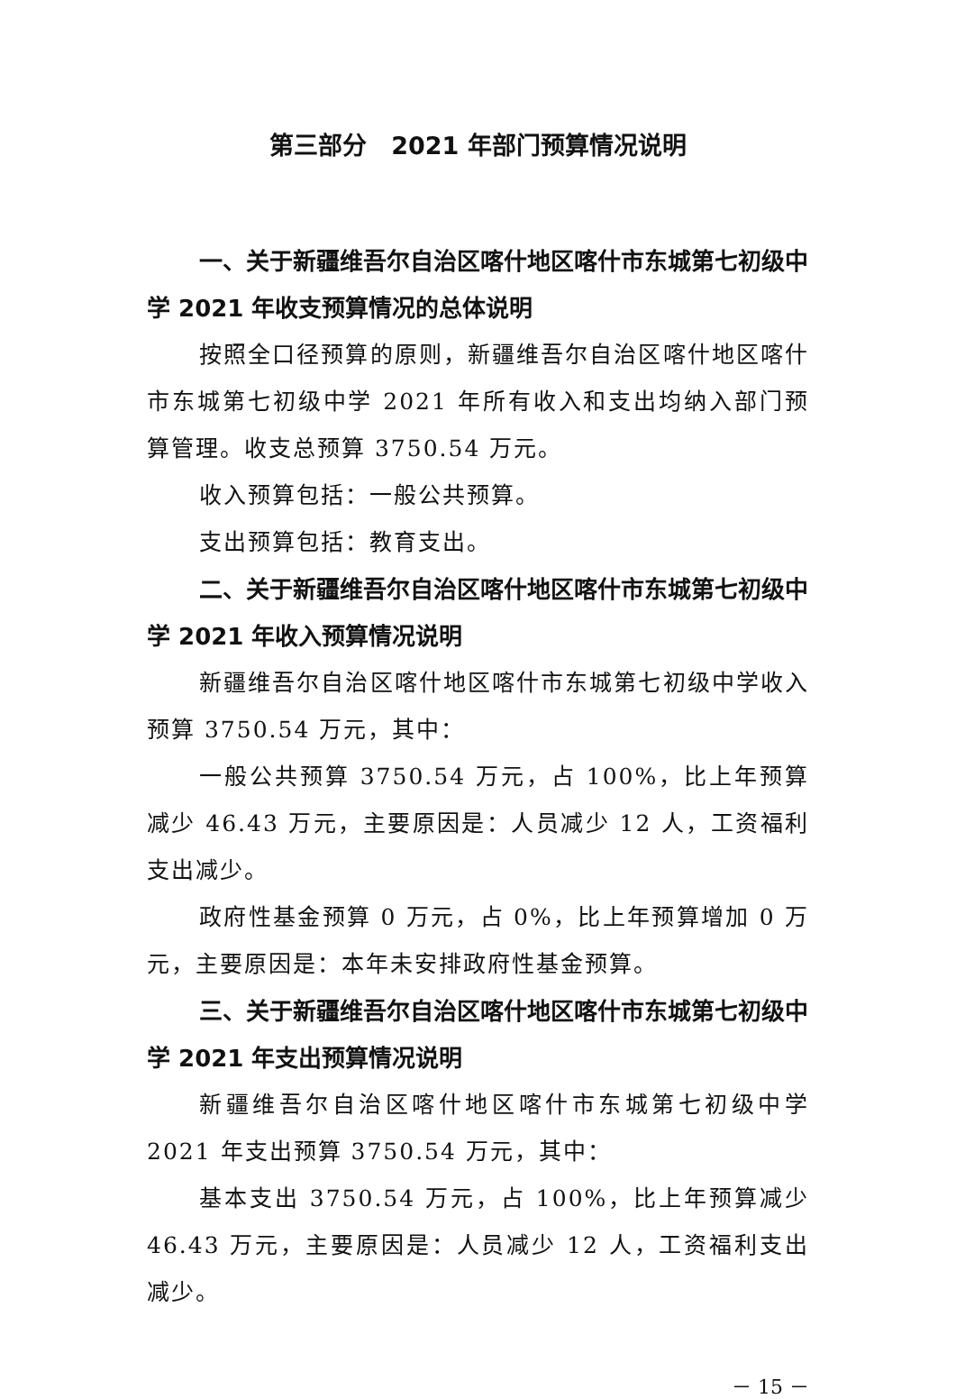第三部分　2021 年部门预算情况说明
一、关于新疆维吾尔自治区喀什地区喀什市东城第七初级中学 2021 年收支预算情况的总体说明
按照全口径预算的原则，新疆维吾尔自治区喀什地区喀什市东城第七初级中学 2021 年所有收入和支出均纳入部门预算管理。收支总预算 3750.54 万元。
收入预算包括：一般公共预算。
支出预算包括：教育支出。
二、关于新疆维吾尔自治区喀什地区喀什市东城第七初级中学 2021 年收入预算情况说明
新疆维吾尔自治区喀什地区喀什市东城第七初级中学收入预算 3750.54 万元，其中：
一般公共预算 3750.54 万元，占 100%，比上年预算减少 46.43 万元，主要原因是：人员减少 12 人，工资福利支出减少。
政府性基金预算 0 万元，占 0%，比上年预算增加 0 万元，主要原因是：本年未安排政府性基金预算。
三、关于新疆维吾尔自治区喀什地区喀什市东城第七初级中学 2021 年支出预算情况说明
新疆维吾尔自治区喀什地区喀什市东城第七初级中学 2021 年支出预算 3750.54 万元，其中：
基本支出 3750.54 万元，占 100%，比上年预算减少 46.43 万元，主要原因是：人员减少 12 人，工资福利支出减少。
－ 15 －